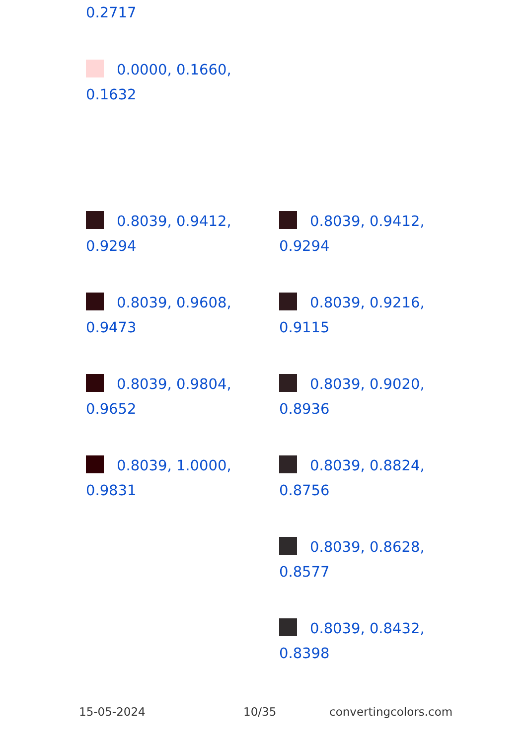0.2717
0.0000, 0.1660, 0.1632
0.8039, 0.9412, 0.9294
0.8039, 0.9608, 0.9473
0.8039, 0.9804, 0.9652
0.8039, 1.0000, 0.9831
0.8039, 0.9412, 0.9294
0.8039, 0.9216, 0.9115
0.8039, 0.9020, 0.8936
0.8039, 0.8824, 0.8756
0.8039, 0.8628, 0.8577
0.8039, 0.8432, 0.8398
15-05-2024 10/35 convertingcolors.com